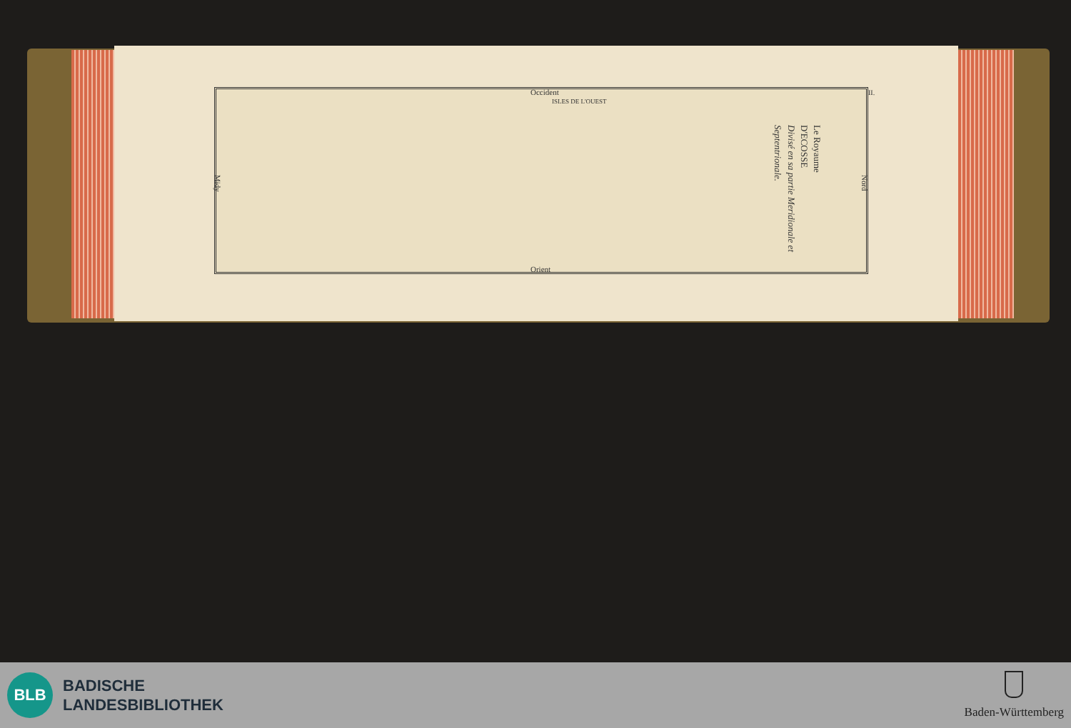Occident
ISLES DE L'OUEST
Le Royaume
D'ECOSSE
Divisé en sa partie Meridionale et Septentrionale.
Nord
Midy
Orient
II.
BLB
BADISCHE
LANDESBIBLIOTHEK
Baden-Württemberg